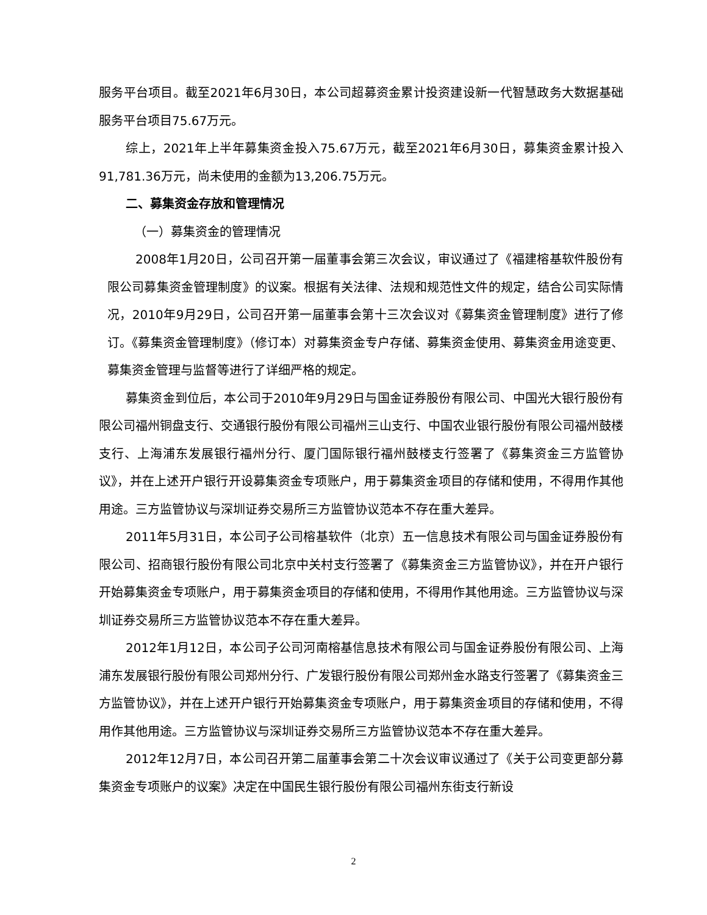服务平台项目。截至2021年6月30日，本公司超募资金累计投资建设新一代智慧政务大数据基础服务平台项目75.67万元。
综上，2021年上半年募集资金投入75.67万元，截至2021年6月30日，募集资金累计投入91,781.36万元，尚未使用的金额为13,206.75万元。
二、募集资金存放和管理情况
（一）募集资金的管理情况
2008年1月20日，公司召开第一届董事会第三次会议，审议通过了《福建榕基软件股份有限公司募集资金管理制度》的议案。根据有关法律、法规和规范性文件的规定，结合公司实际情况，2010年9月29日，公司召开第一届董事会第十三次会议对《募集资金管理制度》进行了修订。《募集资金管理制度》（修订本）对募集资金专户存储、募集资金使用、募集资金用途变更、募集资金管理与监督等进行了详细严格的规定。
募集资金到位后，本公司于2010年9月29日与国金证券股份有限公司、中国光大银行股份有限公司福州铜盘支行、交通银行股份有限公司福州三山支行、中国农业银行股份有限公司福州鼓楼支行、上海浦东发展银行福州分行、厦门国际银行福州鼓楼支行签署了《募集资金三方监管协议》，并在上述开户银行开设募集资金专项账户，用于募集资金项目的存储和使用，不得用作其他用途。三方监管协议与深圳证券交易所三方监管协议范本不存在重大差异。
2011年5月31日，本公司子公司榕基软件（北京）五一信息技术有限公司与国金证券股份有限公司、招商银行股份有限公司北京中关村支行签署了《募集资金三方监管协议》，并在开户银行开始募集资金专项账户，用于募集资金项目的存储和使用，不得用作其他用途。三方监管协议与深圳证券交易所三方监管协议范本不存在重大差异。
2012年1月12日，本公司子公司河南榕基信息技术有限公司与国金证券股份有限公司、上海浦东发展银行股份有限公司郑州分行、广发银行股份有限公司郑州金水路支行签署了《募集资金三方监管协议》，并在上述开户银行开始募集资金专项账户，用于募集资金项目的存储和使用，不得用作其他用途。三方监管协议与深圳证券交易所三方监管协议范本不存在重大差异。
2012年12月7日，本公司召开第二届董事会第二十次会议审议通过了《关于公司变更部分募集资金专项账户的议案》决定在中国民生银行股份有限公司福州东街支行新设
2